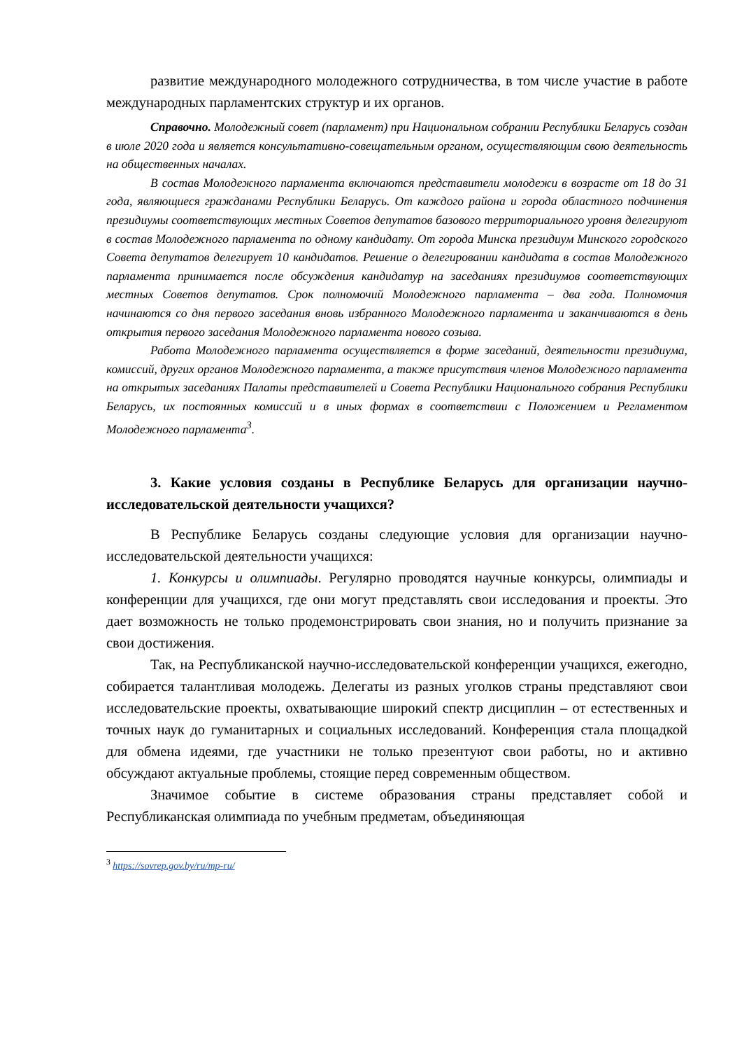развитие международного молодежного сотрудничества, в том числе участие в работе международных парламентских структур и их органов.
Справочно. Молодежный совет (парламент) при Национальном собрании Республики Беларусь создан в июле 2020 года и является консультативно-совещательным органом, осуществляющим свою деятельность на общественных началах.
В состав Молодежного парламента включаются представители молодежи в возрасте от 18 до 31 года, являющиеся гражданами Республики Беларусь. От каждого района и города областного подчинения президиумы соответствующих местных Советов депутатов базового территориального уровня делегируют в состав Молодежного парламента по одному кандидату. От города Минска президиум Минского городского Совета депутатов делегирует 10 кандидатов. Решение о делегировании кандидата в состав Молодежного парламента принимается после обсуждения кандидатур на заседаниях президиумов соответствующих местных Советов депутатов. Срок полномочий Молодежного парламента – два года. Полномочия начинаются со дня первого заседания вновь избранного Молодежного парламента и заканчиваются в день открытия первого заседания Молодежного парламента нового созыва.
Работа Молодежного парламента осуществляется в форме заседаний, деятельности президиума, комиссий, других органов Молодежного парламента, а также присутствия членов Молодежного парламента на открытых заседаниях Палаты представителей и Совета Республики Национального собрания Республики Беларусь, их постоянных комиссий и в иных формах в соответствии с Положением и Регламентом Молодежного парламента<sup>3</sup>.
3. Какие условия созданы в Республике Беларусь для организации научно-исследовательской деятельности учащихся?
В Республике Беларусь созданы следующие условия для организации научно-исследовательской деятельности учащихся:
1. Конкурсы и олимпиады. Регулярно проводятся научные конкурсы, олимпиады и конференции для учащихся, где они могут представлять свои исследования и проекты. Это дает возможность не только продемонстрировать свои знания, но и получить признание за свои достижения.
Так, на Республиканской научно-исследовательской конференции учащихся, ежегодно, собирается талантливая молодежь. Делегаты из разных уголков страны представляют свои исследовательские проекты, охватывающие широкий спектр дисциплин – от естественных и точных наук до гуманитарных и социальных исследований. Конференция стала площадкой для обмена идеями, где участники не только презентуют свои работы, но и активно обсуждают актуальные проблемы, стоящие перед современным обществом.
Значимое событие в системе образования страны представляет собой и Республиканская олимпиада по учебным предметам, объединяющая
<sup>3</sup> https://sovrep.gov.by/ru/mp-ru/